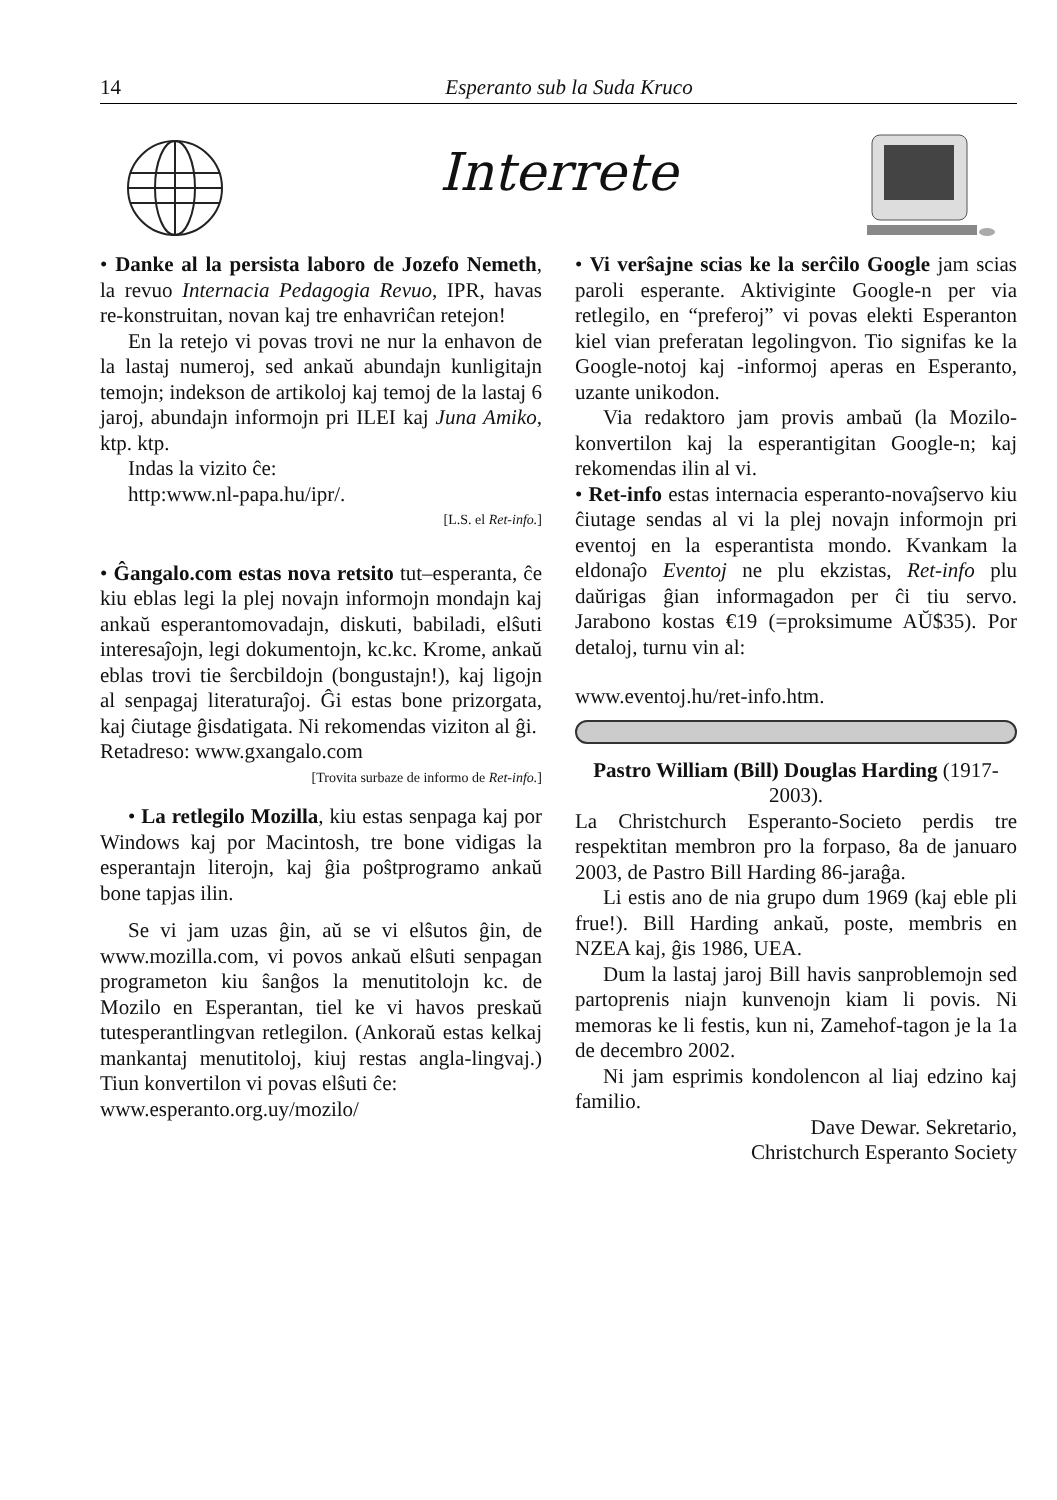14 Esperanto sub la Suda Kruco
Interrete
• Danke al la persista laboro de Jozefo Nemeth, la revuo Internacia Pedagogia Revuo, IPR, havas re-konstruitan, novan kaj tre enhavriĉan retejon!
En la retejo vi povas trovi ne nur la enhavon de la lastaj numeroj, sed ankaŭ abundajn kunligitajn temojn; indekson de artikoloj kaj temoj de la lastaj 6 jaroj, abundajn informojn pri ILEI kaj Juna Amiko, ktp. ktp.
Indas la vizito ĉe:
http:www.nl-papa.hu/ipr/.
[L.S. el Ret-info.]
• Ĝangalo.com estas nova retsito tut–esperanta, ĉe kiu eblas legi la plej novajn informojn mondajn kaj ankaŭ esperantomovadajn, diskuti, babiladi, elŝuti interesaĵojn, legi dokumentojn, kc.kc. Krome, ankaŭ eblas trovi tie ŝercbildojn (bongustajn!), kaj ligojn al senpagaj literaturaĵoj. Ĝi estas bone prizorgata, kaj ĉiutage ĝisdatigata. Ni rekomendas viziton al ĝi.
Retadreso: www.gxangalo.com
[Trovita surbaze de informo de Ret-info.]
• La retlegilo Mozilla, kiu estas senpaga kaj por Windows kaj por Macintosh, tre bone vidigas la esperantajn literojn, kaj ĝia poŝtprogramo ankaŭ bone tapjas ilin.
Se vi jam uzas ĝin, aŭ se vi elŝutos ĝin, de www.mozilla.com, vi povos ankaŭ elŝuti senpagan programeton kiu ŝanĝos la menutitolojn kc. de Mozilo en Esperantan, tiel ke vi havos preskaŭ tutesperantlingvan retlegilon. (Ankoraŭ estas kelkaj mankantaj menutitoloj, kiuj restas angla-lingvaj.) Tiun konvertilon vi povas elŝuti ĉe:
www.esperanto.org.uy/mozilo/
• Vi verŝajne scias ke la serĉilo Google jam scias paroli esperante. Aktiviginte Google-n per via retlegilo, en “preferoj” vi povas elekti Esperanton kiel vian preferatan legolingvon. Tio signifas ke la Google-notoj kaj -informoj aperas en Esperanto, uzante unikodon.
Via redaktoro jam provis ambaŭ (la Mozilo-konvertilon kaj la esperantigitan Google-n; kaj rekomendas ilin al vi.
• Ret-info estas internacia esperanto-novaĵservo kiu ĉiutage sendas al vi la plej novajn informojn pri eventoj en la esperantista mondo. Kvankam la eldonaĵo Eventoj ne plu ekzistas, Ret-info plu daŭrigas ĝian informagadon per ĉi tiu servo. Jarabono kostas €19 (=proksimume AŬ$35). Por detaloj, turnu vin al:
www.eventoj.hu/ret-info.htm.
Pastro William (Bill) Douglas Harding (1917-2003).
La Christchurch Esperanto-Societo perdis tre respektitan membron pro la forpaso, 8a de januaro 2003, de Pastro Bill Harding 86-jaraĝa.
Li estis ano de nia grupo dum 1969 (kaj eble pli frue!). Bill Harding ankaŭ, poste, membris en NZEA kaj, ĝis 1986, UEA.
Dum la lastaj jaroj Bill havis sanproblemojn sed partoprenis niajn kunvenojn kiam li povis. Ni memoras ke li festis, kun ni, Zamehof-tagon je la 1a de decembro 2002.
Ni jam esprimis kondolencon al liaj edzino kaj familio.
Dave Dewar. Sekretario,
Christchurch Esperanto Society